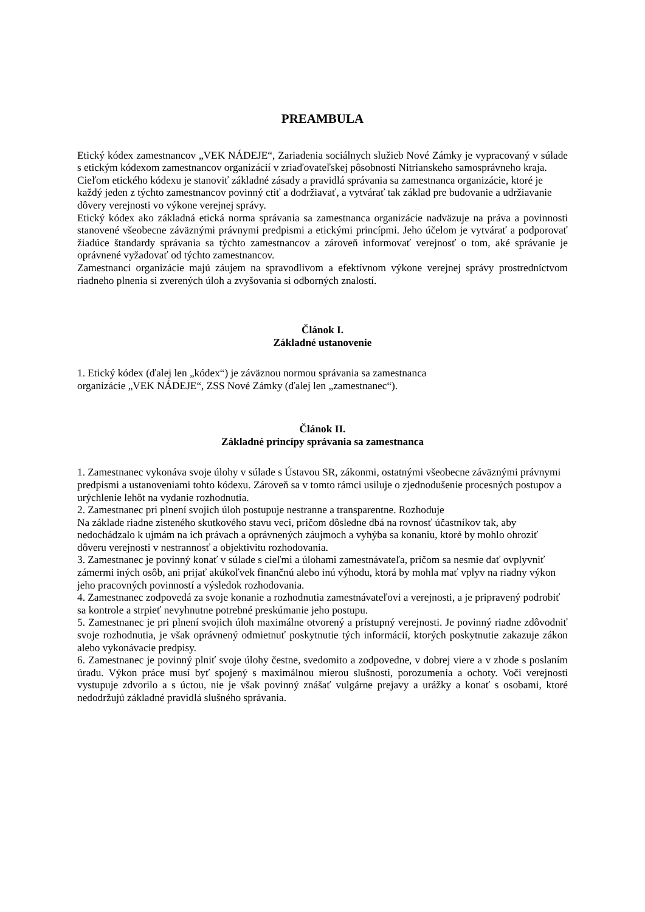PREAMBULA
Etický kódex zamestnancov „VEK NÁDEJE“, Zariadenia sociálnych služieb Nové Zámky je vypracovaný v súlade s etickým kódexom zamestnancov organizácií v zriaďovateľskej pôsobnosti Nitrianskeho samosprávneho kraja.
Cieľom etického kódexu je stanoviť základné zásady a pravidlá správania sa zamestnanca organizácie, ktoré je každý jeden z týchto zamestnancov povinný ctiť a dodržiavať, a vytvárať tak základ pre budovanie a udržiavanie dôvery verejnosti vo výkone verejnej správy.
Etický kódex ako základná etická norma správania sa zamestnanca organizácie nadväzuje na práva a povinnosti stanovené všeobecne záväznými právnymi predpismi a etickými princípmi. Jeho účelom je vytvárať a podporovať žiadúce štandardy správania sa týchto zamestnancov a zároveň informovať verejnosť o tom, aké správanie je oprávnené vyžadovať od týchto zamestnancov.
Zamestnanci organizácie majú záujem na spravodlivom a efektívnom výkone verejnej správy prostredníctvom riadneho plnenia si zverených úloh a zvyšovania si odborných znalostí.
Článok I.
Základné ustanovenie
1. Etický kódex (ďalej len „kódex“) je záväznou normou správania sa zamestnanca
organizácie „VEK NÁDEJE“, ZSS Nové Zámky (ďalej len „zamestnanec“).
Článok II.
Základné princípy správania sa zamestnanca
1. Zamestnanec vykonáva svoje úlohy v súlade s Ústavou SR, zákonmi, ostatnými všeobecne záväznými právnymi predpismi a ustanoveniami tohto kódexu. Zároveň sa v tomto rámci usiluje o zjednodušenie procesných postupov a urýchlenie lehôt na vydanie rozhodnutia.
2. Zamestnanec pri plnení svojich úloh postupuje nestranne a transparentne. Rozhoduje
Na základe riadne zisteného skutkového stavu veci, pričom dôsledne dbá na rovnosť účastníkov tak, aby nedochádzalo k ujmám na ich právach a oprávnených záujmoch a vyhýba sa konaniu, ktoré by mohlo ohroziť dôveru verejnosti v nestrannosť a objektivitu rozhodovania.
3. Zamestnanec je povinný konať v súlade s cieľmi a úlohami zamestnávateľa, pričom sa nesmie dať ovplyvniť zámermi iných osôb, ani prijať akúkoľvek finančnú alebo inú výhodu, ktorá by mohla mať vplyv na riadny výkon jeho pracovných povinností a výsledok rozhodovania.
4. Zamestnanec zodpovedá za svoje konanie a rozhodnutia zamestnávateľovi a verejnosti, a je pripravený podrobiť sa kontrole a strpieť nevyhnutne potrebné preskúmanie jeho postupu.
5. Zamestnanec je pri plnení svojich úloh maximálne otvorený a prístupný verejnosti. Je povinný riadne zdôvodniť svoje rozhodnutia, je však oprávnený odmietnuť poskytnutie tých informácií, ktorých poskytnutie zakazuje zákon alebo vykonávacie predpisy.
6. Zamestnanec je povinný plniť svoje úlohy čestne, svedomito a zodpovedne, v dobrej viere a v zhode s poslaním úradu. Výkon práce musí byť spojený s maximálnou mierou slušnosti, porozumenia a ochoty. Voči verejnosti vystupuje zdvorilo a s úctou, nie je však povinný znášať vulgárne prejavy a urážky a konať s osobami, ktoré nedodržujú základné pravidlá slušného správania.